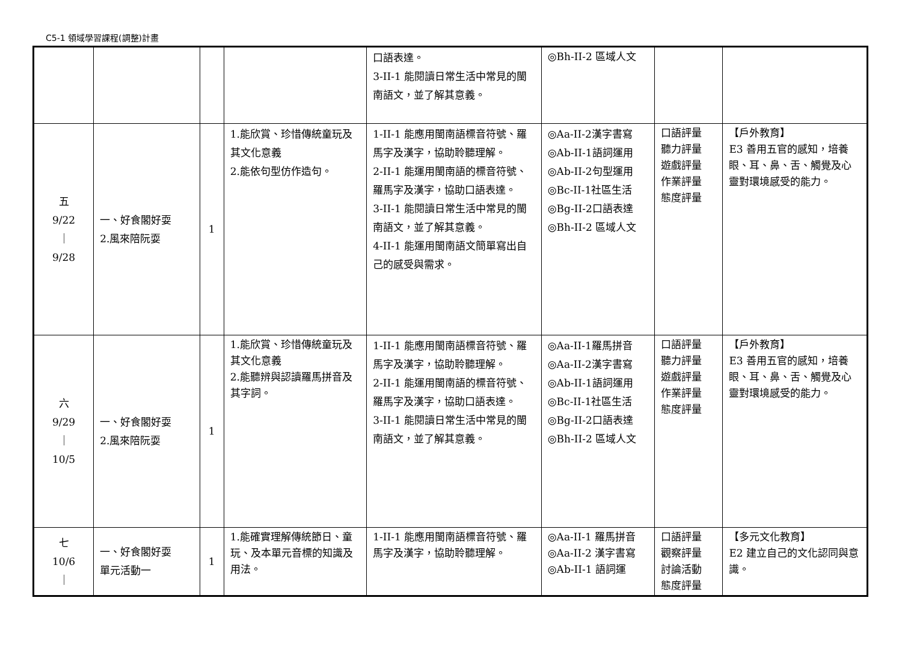C5-1 領域學習課程(調整)計畫
| | | | | 口語表達。 3-II-1 能閱讀日常生活中常見的閩南語文，並了解其意義。 | ◎Bh-II-2 區域人文 | | |
| 五 9/22 ｜ 9/28 | 一、好食閣好耍 2.風來陪阮耍 | 1 | 1.能欣賞、珍惜傳統童玩及其文化意義 2.能依句型仿作造句。 | 1-II-1 能應用閩南語標音符號、羅馬字及漢字，協助聆聽理解。 2-II-1 能運用閩南語的標音符號、羅馬字及漢字，協助口語表達。 3-II-1 能閱讀日常生活中常見的閩南語文，並了解其意義。 4-II-1 能運用閩南語文簡單寫出自己的感受與需求。 | ◎Aa-II-2漢字書寫 ◎Ab-II-1語詞運用 ◎Ab-II-2句型運用 ◎Bc-II-1社區生活 ◎Bg-II-2口語表達 ◎Bh-II-2 區域人文 | 口語評量 聽力評量 遊戲評量 作業評量 態度評量 | 【戶外教育】 E3 善用五官的感知，培養眼、耳、鼻、舌、觸覺及心靈對環境感受的能力。 |
| 六 9/29 ｜ 10/5 | 一、好食閣好耍 2.風來陪阮耍 | 1 | 1.能欣賞、珍惜傳統童玩及其文化意義 2.能聽辨與認讀羅馬拼音及其字詞。 | 1-II-1 能應用閩南語標音符號、羅馬字及漢字，協助聆聽理解。 2-II-1 能運用閩南語的標音符號、羅馬字及漢字，協助口語表達。 3-II-1 能閱讀日常生活中常見的閩南語文，並了解其意義。 | ◎Aa-II-1羅馬拼音 ◎Aa-II-2漢字書寫 ◎Ab-II-1語詞運用 ◎Bc-II-1社區生活 ◎Bg-II-2口語表達 ◎Bh-II-2 區域人文 | 口語評量 聽力評量 遊戲評量 作業評量 態度評量 | 【戶外教育】 E3 善用五官的感知，培養眼、耳、鼻、舌、觸覺及心靈對環境感受的能力。 |
| 七 10/6 ｜ | 一、好食閣好耍 單元活動一 | 1 | 1.能確實理解傳統節日、童玩、及本單元音標的知識及用法。 | 1-II-1 能應用閩南語標音符號、羅馬字及漢字，協助聆聽理解。 | ◎Aa-II-1 羅馬拼音 ◎Aa-II-2 漢字書寫 ◎Ab-II-1 語詞運 | 口語評量 觀察評量 討論活動 態度評量 | 【多元文化教育】 E2 建立自己的文化認同與意識。 |